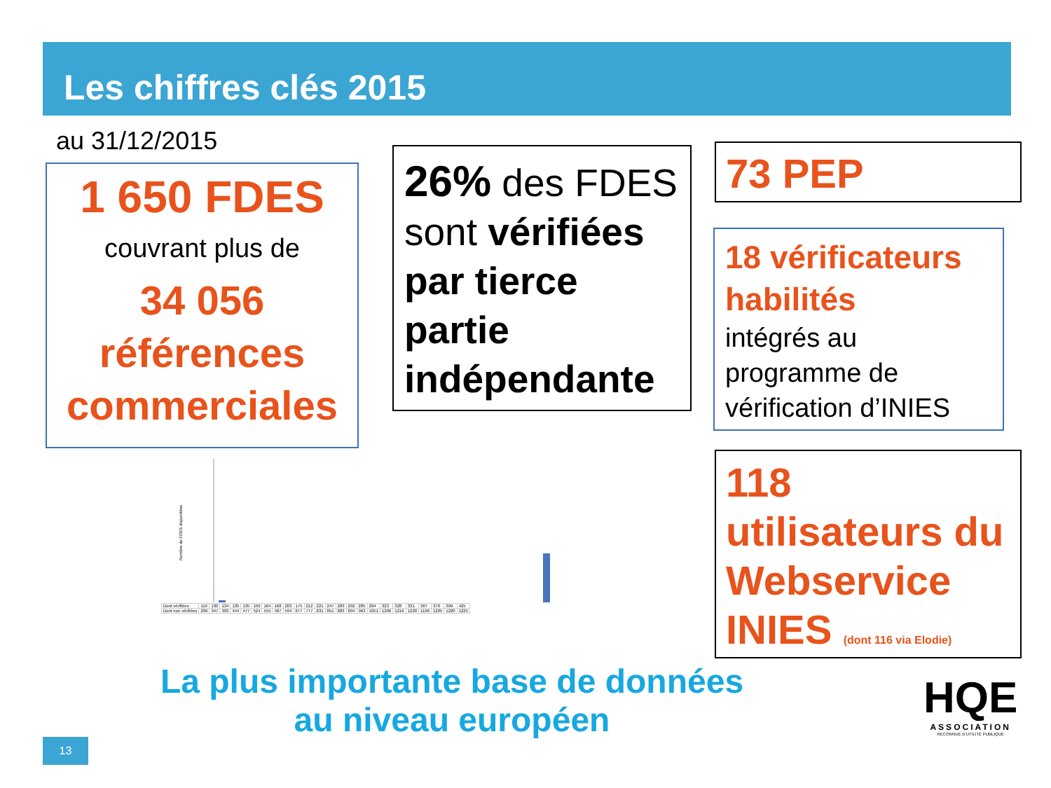Les chiffres clés 2015
au 31/12/2015
1 650 FDES
couvrant plus de
34 056
références
commerciales
26% des FDES sont vérifiées par tierce partie indépendante
73 PEP
18 vérificateurs habilités
intégrés au programme de vérification d’INIES
118 utilisateurs du Webservice INIES (dont 116 via Elodie)
Nombre de FDES disponibles
| Dont vérifiées | 119 | 130 | 134 | 135 | 135 | 150 | 164 | 168 | 203 | 175 | 212 | 221 | 247 | 283 | 292 | 285 | 294 | 323 | 328 | 331 | 367 | 370 | 399 | 425 |
| Dont non vérifiées | 299 | 347 | 393 | 444 | 477 | 524 | 555 | 587 | 594 | 677 | 777 | 831 | 851 | 883 | 894 | 963 | 1051 | 1206 | 1216 | 1220 | 1196 | 1205 | 1220 | 1225 |
La plus importante base de données
au niveau européen
13
HQE
ASSOCIATION
RECONNUE D'UTILITÉ PUBLIQUE